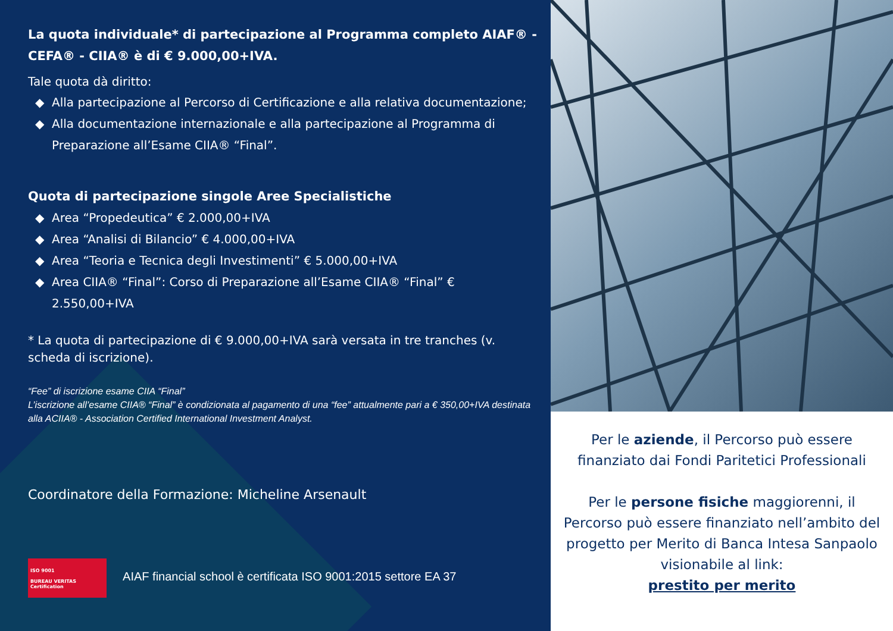La quota individuale* di partecipazione al Programma completo AIAF® - CEFA® - CIIA® è di € 9.000,00+IVA.
Tale quota dà diritto:
Alla partecipazione al Percorso di Certificazione e alla relativa documentazione;
Alla documentazione internazionale e alla partecipazione al Programma di Preparazione all’Esame CIIA® “Final”.
Quota di partecipazione singole Aree Specialistiche
Area “Propedeutica” € 2.000,00+IVA
Area “Analisi di Bilancio” € 4.000,00+IVA
Area “Teoria e Tecnica degli Investimenti” € 5.000,00+IVA
Area CIIA® “Final”: Corso di Preparazione all’Esame CIIA® “Final” € 2.550,00+IVA
* La quota di partecipazione di € 9.000,00+IVA sarà versata in tre tranches (v. scheda di iscrizione).
“Fee” di iscrizione esame CIIA “Final”
L’iscrizione all’esame CIIA® “Final” è condizionata al pagamento di una “fee” attualmente pari a € 350,00+IVA destinata alla ACIIA® - Association Certified International Investment Analyst.
Coordinatore della Formazione: Micheline Arsenault
ISO 9001
BUREAU VERITAS
Certification AIAF financial school è certificata ISO 9001:2015 settore EA 37
Per le aziende, il Percorso può essere finanziato dai Fondi Paritetici Professionali
Per le persone fisiche maggiorenni, il Percorso può essere finanziato nell’ambito del progetto per Merito di Banca Intesa Sanpaolo visionabile al link:
prestito per merito